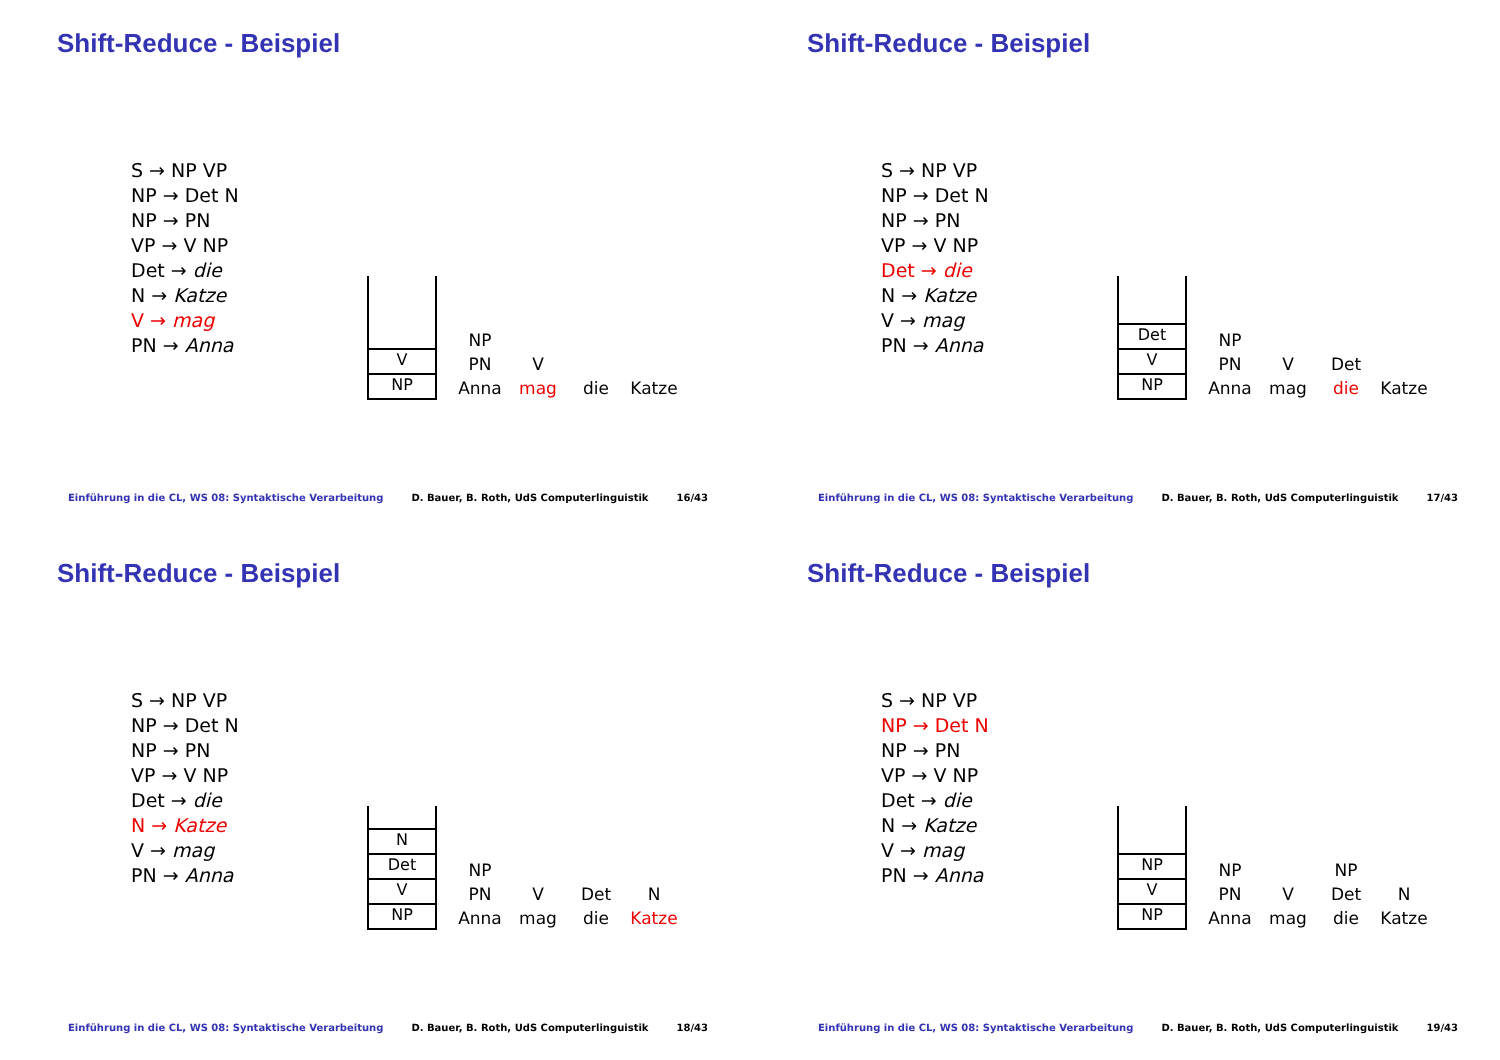Shift-Reduce - Beispiel
S → NP VP
NP → Det N
NP → PN
VP → V NP
Det → die
N → Katze
V → mag
PN → Anna
V
NP
NP
PN
Anna
V
mag
die
Katze
Einführung in die CL, WS 08: Syntaktische Verarbeitung D. Bauer, B. Roth, UdS Computerlinguistik 16/43
Shift-Reduce - Beispiel
S → NP VP
NP → Det N
NP → PN
VP → V NP
Det → die
N → Katze
V → mag
PN → Anna
Det
V
NP
NP
PN
Anna
V
mag
Det
die
Katze
Einführung in die CL, WS 08: Syntaktische Verarbeitung D. Bauer, B. Roth, UdS Computerlinguistik 17/43
Shift-Reduce - Beispiel
S → NP VP
NP → Det N
NP → PN
VP → V NP
Det → die
N → Katze
V → mag
PN → Anna
N
Det
V
NP
NP
PN
Anna
V
mag
Det
die
N
Katze
Einführung in die CL, WS 08: Syntaktische Verarbeitung D. Bauer, B. Roth, UdS Computerlinguistik 18/43
Shift-Reduce - Beispiel
S → NP VP
NP → Det N
NP → PN
VP → V NP
Det → die
N → Katze
V → mag
PN → Anna
NP
V
NP
NP
PN
Anna
V
mag
NP
Det
die
N
Katze
Einführung in die CL, WS 08: Syntaktische Verarbeitung D. Bauer, B. Roth, UdS Computerlinguistik 19/43